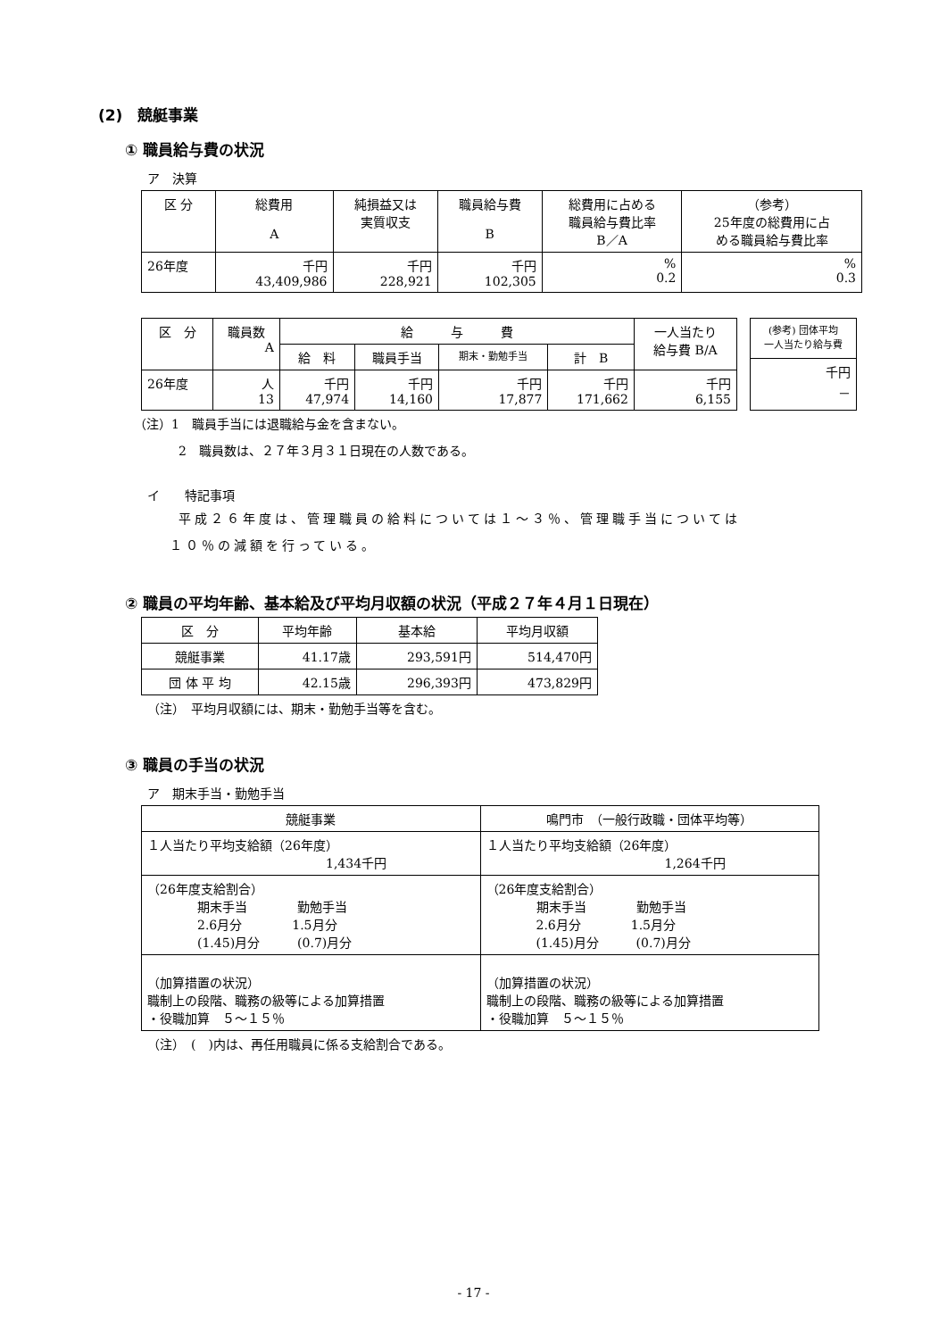(2)　競艇事業
① 職員給与費の状況
ア　決算
| 区 分 | 総費用 A | 純損益又は 実質収支 | 職員給与費 B | 総費用に占める 職員給与費比率 B／A | （参考） 25年度の総費用に占 める職員給与費比率 |
| --- | --- | --- | --- | --- | --- |
| 26年度 | 千円 43,409,986 | 千円 228,921 | 千円 102,305 | % 0.2 | % 0.3 |
| 区 分 | 職員数 A | 給 与 費 | | | | 一人当たり 給与費 B/A |
| --- | --- | --- | --- | --- | --- | --- |
| | | 給 料 | 職員手当 | 期末・勤勉手当 | 計 B | |
| 26年度 | 人 13 | 千円 47,974 | 千円 14,160 | 千円 17,877 | 千円 171,662 | 千円 6,155 |
| (参考) 団体平均 一人当たり給与費 |
| --- |
| 千円 － |
（注）1　職員手当には退職給与金を含まない。
2　職員数は、２７年３月３１日現在の人数である。
イ　　特記事項
平成２６年度は、管理職員の給料については１～３％、管理職手当については
１０％の減額を行っている。
② 職員の平均年齢、基本給及び平均月収額の状況（平成２７年４月１日現在）
| 区 分 | 平均年齢 | 基本給 | 平均月収額 |
| --- | --- | --- | --- |
| 競艇事業 | 41.17歳 | 293,591円 | 514,470円 |
| 団 体 平 均 | 42.15歳 | 296,393円 | 473,829円 |
（注）　平均月収額には、期末・勤勉手当等を含む。
③ 職員の手当の状況
ア　期末手当・勤勉手当
| 競艇事業 | 鳴門市 （一般行政職・団体平均等） |
| --- | --- |
| １人当たり平均支給額（26年度） 1,434千円 | １人当たり平均支給額（26年度） 1,264千円 |
| （26年度支給割合） 期末手当 勤勉手当 2.6月分 1.5月分 (1.45)月分 (0.7)月分 | （26年度支給割合） 期末手当 勤勉手当 2.6月分 1.5月分 (1.45)月分 (0.7)月分 |
| （加算措置の状況） 職制上の段階、職務の級等による加算措置 ・役職加算 ５～１５％ | （加算措置の状況） 職制上の段階、職務の級等による加算措置 ・役職加算 ５～１５％ |
（注）　(　)内は、再任用職員に係る支給割合である。
- 17 -